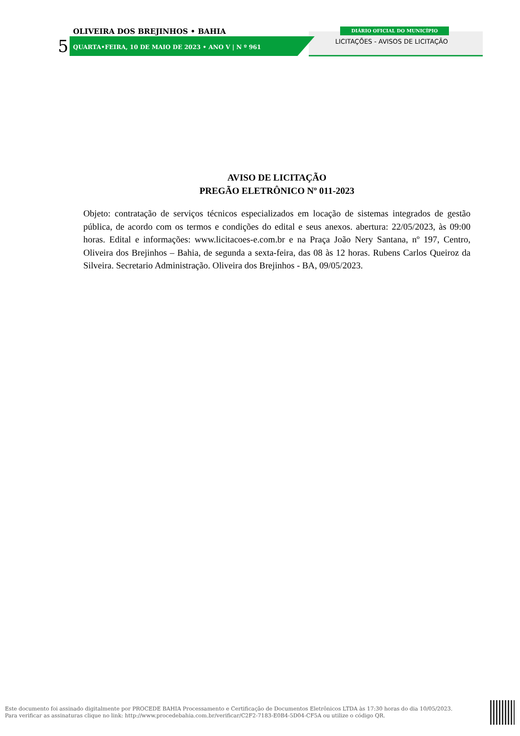5
OLIVEIRA DOS BREJINHOS • BAHIA
QUARTA•FEIRA, 10 DE MAIO DE 2023 • ANO V | N º 961
DIÁRIO OFICIAL DO MUNICÍPIO
LICITAÇÕES - AVISOS DE LICITAÇÃO
AVISO DE LICITAÇÃO
PREGÃO ELETRÔNICO Nº 011-2023
Objeto: contratação de serviços técnicos especializados em locação de sistemas integrados de gestão pública, de acordo com os termos e condições do edital e seus anexos. abertura: 22/05/2023, às 09:00 horas. Edital e informações: www.licitacoes-e.com.br e na Praça João Nery Santana, nº 197, Centro, Oliveira dos Brejinhos – Bahia, de segunda a sexta-feira, das 08 às 12 horas. Rubens Carlos Queiroz da Silveira. Secretario Administração. Oliveira dos Brejinhos - BA, 09/05/2023.
Este documento foi assinado digitalmente por PROCEDE BAHIA Processamento e Certificação de Documentos Eletrônicos LTDA às 17:30 horas do dia 10/05/2023.
Para verificar as assinaturas clique no link: http://www.procedebahia.com.br/verificar/C2F2-7183-E0B4-5D04-CF5A ou utilize o código QR.